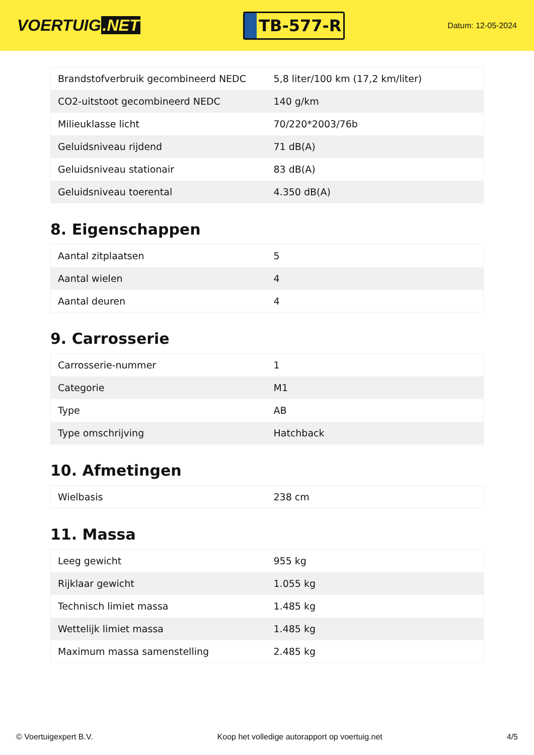VOERTUIG.NET
TB-577-R
Datum: 12-05-2024
| Brandstofverbruik gecombineerd NEDC | 5,8 liter/100 km (17,2 km/liter) |
| CO2-uitstoot gecombineerd NEDC | 140 g/km |
| Milieuklasse licht | 70/220*2003/76b |
| Geluidsniveau rijdend | 71 dB(A) |
| Geluidsniveau stationair | 83 dB(A) |
| Geluidsniveau toerental | 4.350 dB(A) |
8. Eigenschappen
| Aantal zitplaatsen | 5 |
| Aantal wielen | 4 |
| Aantal deuren | 4 |
9. Carrosserie
| Carrosserie-nummer | 1 |
| Categorie | M1 |
| Type | AB |
| Type omschrijving | Hatchback |
10. Afmetingen
| Wielbasis | 238 cm |
11. Massa
| Leeg gewicht | 955 kg |
| Rijklaar gewicht | 1.055 kg |
| Technisch limiet massa | 1.485 kg |
| Wettelijk limiet massa | 1.485 kg |
| Maximum massa samenstelling | 2.485 kg |
© Voertuigexpert B.V. Koop het volledige autorapport op voertuig.net 4/5